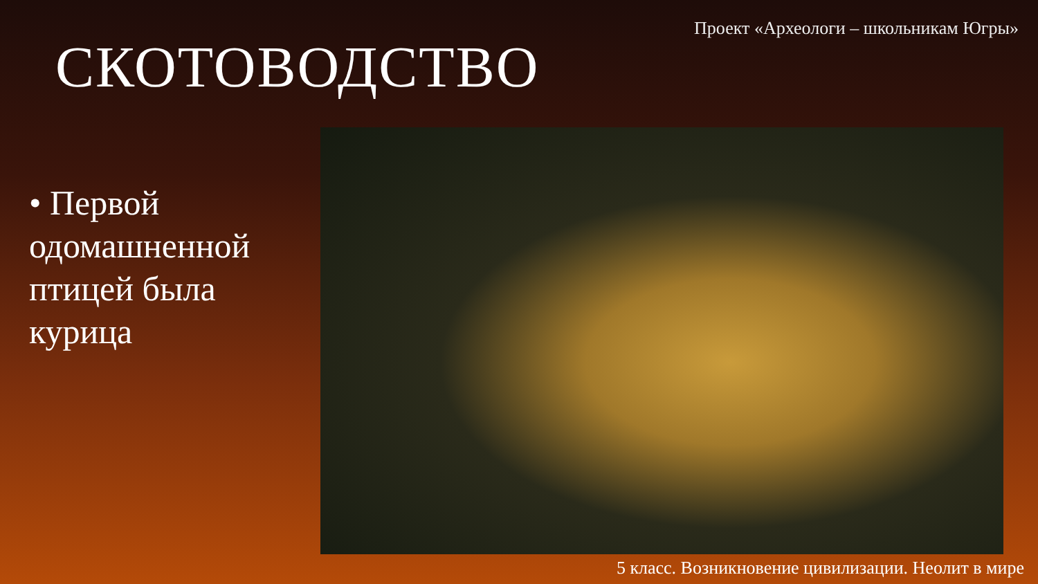Проект «Археологи – школьникам Югры»
СКОТОВОДСТВО
• Первой одомашненной птицей была курица
5 класс. Возникновение цивилизации. Неолит в мире